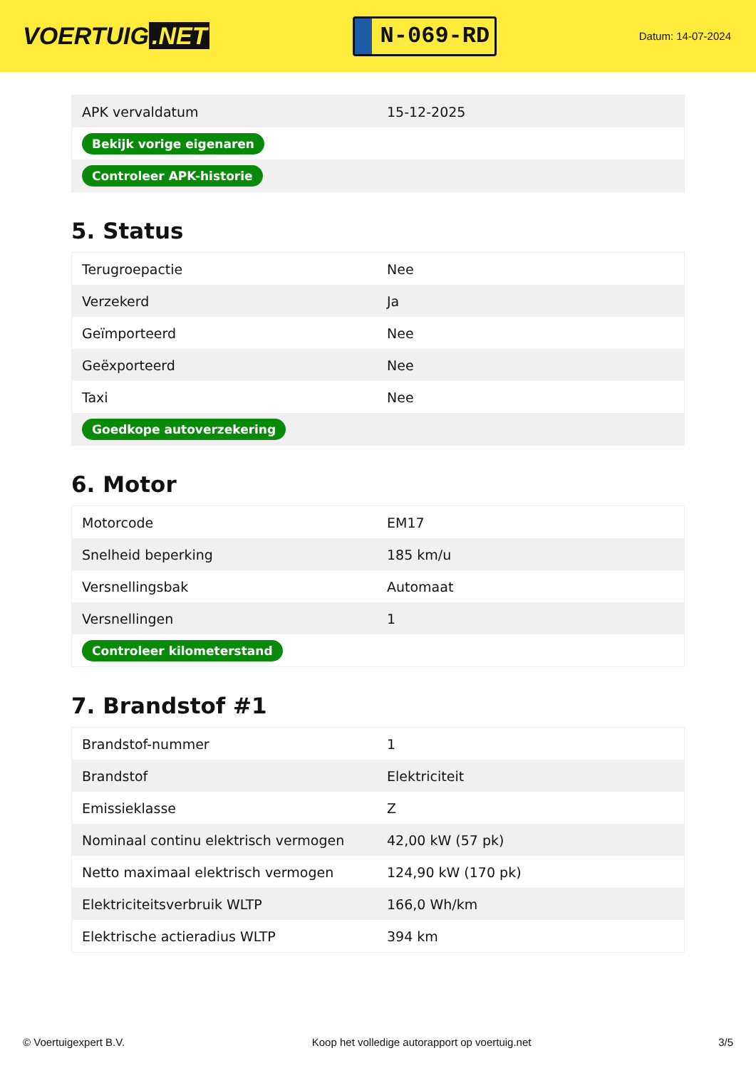VOERTUIG.NET
N-069-RD
Datum: 14-07-2024
| APK vervaldatum | 15-12-2025 |
| Bekijk vorige eigenaren | |
| Controleer APK-historie | |
5. Status
| Terugroepactie | Nee |
| Verzekerd | Ja |
| Geïmporteerd | Nee |
| Geëxporteerd | Nee |
| Taxi | Nee |
| Goedkope autoverzekering | |
6. Motor
| Motorcode | EM17 |
| Snelheid beperking | 185 km/u |
| Versnellingsbak | Automaat |
| Versnellingen | 1 |
| Controleer kilometerstand | |
7. Brandstof #1
| Brandstof-nummer | 1 |
| Brandstof | Elektriciteit |
| Emissieklasse | Z |
| Nominaal continu elektrisch vermogen | 42,00 kW (57 pk) |
| Netto maximaal elektrisch vermogen | 124,90 kW (170 pk) |
| Elektriciteitsverbruik WLTP | 166,0 Wh/km |
| Elektrische actieradius WLTP | 394 km |
© Voertuigexpert B.V. Koop het volledige autorapport op voertuig.net 3/5